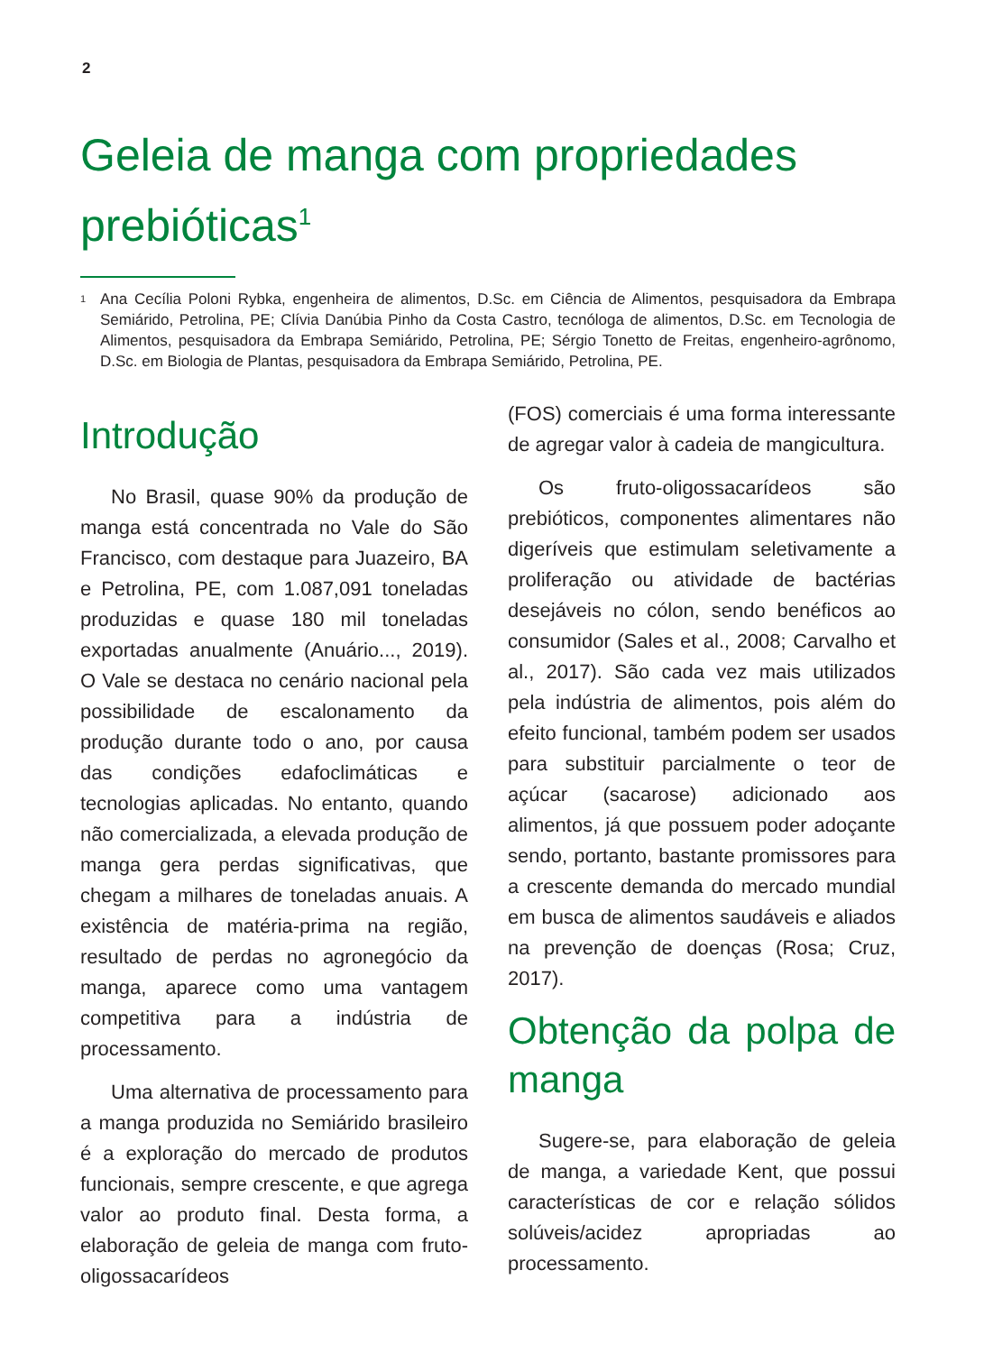2
Geleia de manga com propriedades prebióticas<sup>1</sup>
1 Ana Cecília Poloni Rybka, engenheira de alimentos, D.Sc. em Ciência de Alimentos, pesquisadora da Embrapa Semiárido, Petrolina, PE; Clívia Danúbia Pinho da Costa Castro, tecnóloga de alimentos, D.Sc. em Tecnologia de Alimentos, pesquisadora da Embrapa Semiárido, Petrolina, PE; Sérgio Tonetto de Freitas, engenheiro-agrônomo, D.Sc. em Biologia de Plantas, pesquisadora da Embrapa Semiárido, Petrolina, PE.
Introdução
No Brasil, quase 90% da produção de manga está concentrada no Vale do São Francisco, com destaque para Juazeiro, BA e Petrolina, PE, com 1.087,091 toneladas produzidas e quase 180 mil toneladas exportadas anualmente (Anuário..., 2019). O Vale se destaca no cenário nacional pela possibilidade de escalonamento da produção durante todo o ano, por causa das condições edafoclimáticas e tecnologias aplicadas. No entanto, quando não comercializada, a elevada produção de manga gera perdas significativas, que chegam a milhares de toneladas anuais. A existência de matéria-prima na região, resultado de perdas no agronegócio da manga, aparece como uma vantagem competitiva para a indústria de processamento.
Uma alternativa de processamento para a manga produzida no Semiárido brasileiro é a exploração do mercado de produtos funcionais, sempre crescente, e que agrega valor ao produto final. Desta forma, a elaboração de geleia de manga com fruto-oligossacarídeos
(FOS) comerciais é uma forma interessante de agregar valor à cadeia de mangicultura.
Os fruto-oligossacarídeos são prebióticos, componentes alimentares não digeríveis que estimulam seletivamente a proliferação ou atividade de bactérias desejáveis no cólon, sendo benéficos ao consumidor (Sales et al., 2008; Carvalho et al., 2017). São cada vez mais utilizados pela indústria de alimentos, pois além do efeito funcional, também podem ser usados para substituir parcialmente o teor de açúcar (sacarose) adicionado aos alimentos, já que possuem poder adoçante sendo, portanto, bastante promissores para a crescente demanda do mercado mundial em busca de alimentos saudáveis e aliados na prevenção de doenças (Rosa; Cruz, 2017).
Obtenção da polpa de manga
Sugere-se, para elaboração de geleia de manga, a variedade Kent, que possui características de cor e relação sólidos solúveis/acidez apropriadas ao processamento.